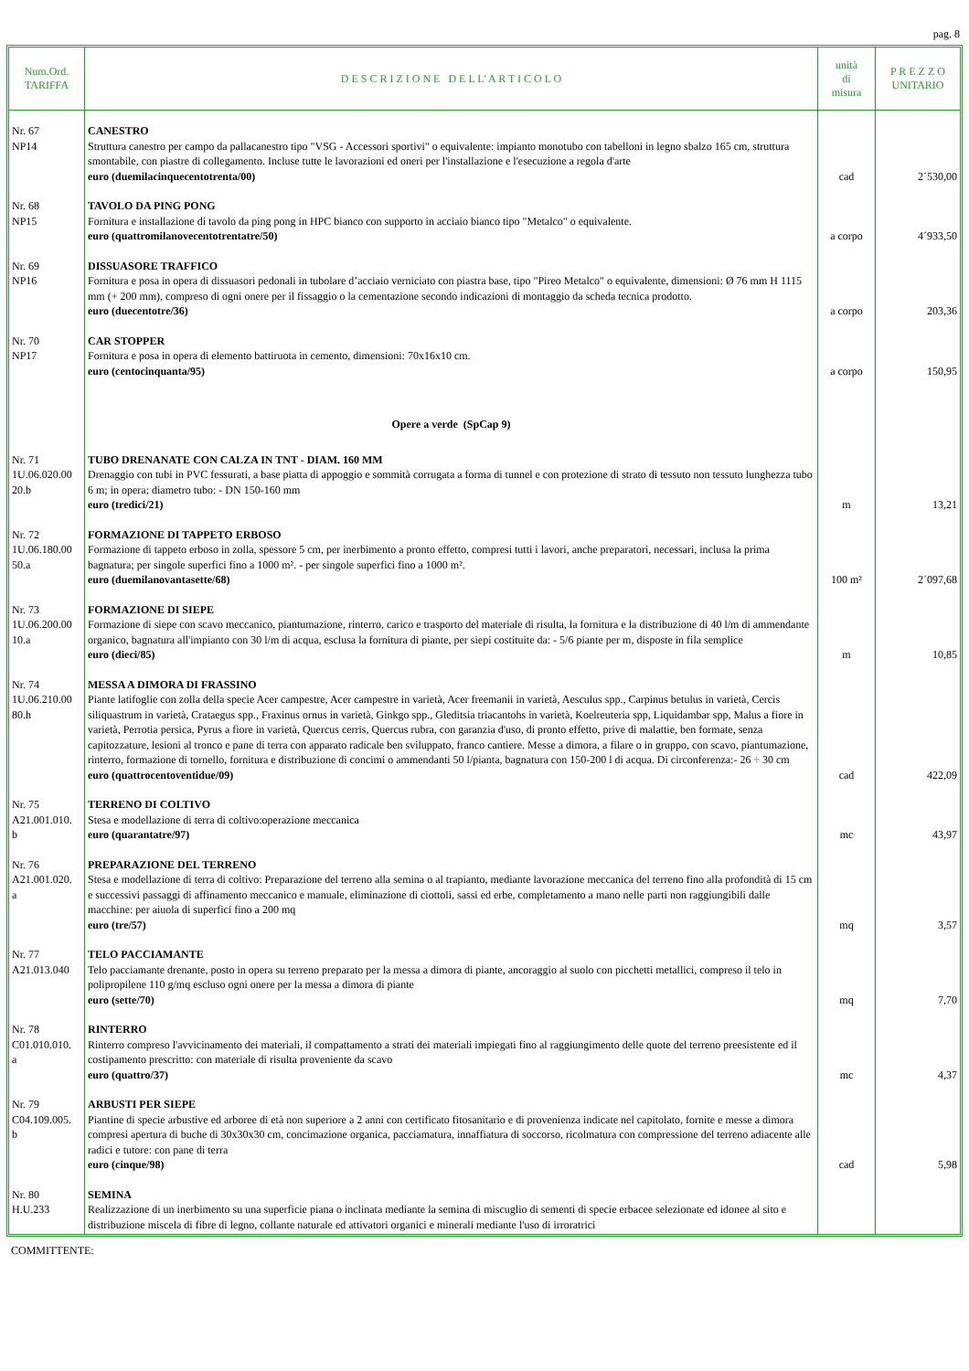pag. 8
| Num.Ord. TARIFFA | D E S C R I Z I O N E D E L L' A R T I C O L O | unità di misura | P R E Z Z O UNITARIO |
| --- | --- | --- | --- |
| Nr. 67 NP14 | CANESTRO Struttura canestro per campo da pallacanestro tipo "VSG - Accessori sportivi" o equivalente: impianto monotubo con tabelloni in legno sbalzo 165 cm, struttura smontabile, con piastre di collegamento. Incluse tutte le lavorazioni ed oneri per l'installazione e l'esecuzione a regola d'arte euro (duemilacinquecentotrenta/00) | cad | 2´530,00 |
| Nr. 68 NP15 | TAVOLO DA PING PONG Fornitura e installazione di tavolo da ping pong in HPC bianco con supporto in acciaio bianco tipo "Metalco" o equivalente. euro (quattromilanovecentotrentatre/50) | a corpo | 4´933,50 |
| Nr. 69 NP16 | DISSUASORE TRAFFICO Fornitura e posa in opera di dissuasori pedonali in tubolare d’acciaio verniciato con piastra base, tipo "Pireo Metalco" o equivalente, dimensioni: Ø 76 mm H 1115 mm (+ 200 mm), compreso di ogni onere per il fissaggio o la cementazione secondo indicazioni di montaggio da scheda tecnica prodotto. euro (duecentotre/36) | a corpo | 203,36 |
| Nr. 70 NP17 | CAR STOPPER Fornitura e posa in opera di elemento battiruota in cemento, dimensioni: 70x16x10 cm. euro (centocinquanta/95) | a corpo | 150,95 |
| | Opere a verde (SpCap 9) | | |
| Nr. 71 1U.06.020.00 20.b | TUBO DRENANATE CON CALZA IN TNT - DIAM. 160 MM Drenaggio con tubi in PVC fessurati, a base piatta di appoggio e sommità corrugata a forma di tunnel e con protezione di strato di tessuto non tessuto lunghezza tubo 6 m; in opera; diametro tubo: - DN 150-160 mm euro (tredici/21) | m | 13,21 |
| Nr. 72 1U.06.180.00 50.a | FORMAZIONE DI TAPPETO ERBOSO Formazione di tappeto erboso in zolla, spessore 5 cm, per inerbimento a pronto effetto, compresi tutti i lavori, anche preparatori, necessari, inclusa la prima bagnatura; per singole superfici fino a 1000 m². - per singole superfici fino a 1000 m². euro (duemilanovantasette/68) | 100 m² | 2´097,68 |
| Nr. 73 1U.06.200.00 10.a | FORMAZIONE DI SIEPE Formazione di siepe con scavo meccanico, piantumazione, rinterro, carico e trasporto del materiale di risulta, la fornitura e la distribuzione di 40 l/m di ammendante organico, bagnatura all'impianto con 30 l/m di acqua, esclusa la fornitura di piante, per siepi costituite da: - 5/6 piante per m, disposte in fila semplice euro (dieci/85) | m | 10,85 |
| Nr. 74 1U.06.210.00 80.h | MESSA A DIMORA DI FRASSINO Piante latifoglie con zolla della specie Acer campestre, Acer campestre in varietà, Acer freemanii in varietà, Aesculus spp., Carpinus betulus in varietà, Cercis siliquastrum in varietà, Crataegus spp., Fraxinus ornus in varietà, Ginkgo spp., Gleditsia triacantohs in varietà, Koelreuteria spp, Liquidambar spp, Malus a fiore in varietà, Perrotia persica, Pyrus a fiore in varietà, Quercus cerris, Quercus rubra, con garanzia d'uso, di pronto effetto, prive di malattie, ben formate, senza capitozzature, lesioni al tronco e pane di terra con apparato radicale ben sviluppato, franco cantiere. Messe a dimora, a filare o in gruppo, con scavo, piantumazione, rinterro, formazione di tornello, fornitura e distribuzione di concimi o ammendanti 50 l/pianta, bagnatura con 150-200 l di acqua. Di circonferenza:- 26 ÷ 30 cm euro (quattrocentoventidue/09) | cad | 422,09 |
| Nr. 75 A21.001.010. b | TERRENO DI COLTIVO Stesa e modellazione di terra di coltivo:operazione meccanica euro (quarantatre/97) | mc | 43,97 |
| Nr. 76 A21.001.020. a | PREPARAZIONE DEL TERRENO Stesa e modellazione di terra di coltivo: Preparazione del terreno alla semina o al trapianto, mediante lavorazione meccanica del terreno fino alla profondità di 15 cm e successivi passaggi di affinamento meccanico e manuale, eliminazione di ciottoli, sassi ed erbe, completamento a mano nelle parti non raggiungibili dalle macchine: per aiuola di superfici fino a 200 mq euro (tre/57) | mq | 3,57 |
| Nr. 77 A21.013.040 | TELO PACCIAMANTE Telo pacciamante drenante, posto in opera su terreno preparato per la messa a dimora di piante, ancoraggio al suolo con picchetti metallici, compreso il telo in polipropilene 110 g/mq escluso ogni onere per la messa a dimora di piante euro (sette/70) | mq | 7,70 |
| Nr. 78 C01.010.010. a | RINTERRO Rinterro compreso l'avvicinamento dei materiali, il compattamento a strati dei materiali impiegati fino al raggiungimento delle quote del terreno preesistente ed il costipamento prescritto: con materiale di risulta proveniente da scavo euro (quattro/37) | mc | 4,37 |
| Nr. 79 C04.109.005. b | ARBUSTI PER SIEPE Piantine di specie arbustive ed arboree di età non superiore a 2 anni con certificato fitosanitario e di provenienza indicate nel capitolato, fornite e messe a dimora compresi apertura di buche di 30x30x30 cm, concimazione organica, pacciamatura, innaffiatura di soccorso, ricolmatura con compressione del terreno adiacente alle radici e tutore: con pane di terra euro (cinque/98) | cad | 5,98 |
| Nr. 80 H.U.233 | SEMINA Realizzazione di un inerbimento su una superficie piana o inclinata mediante la semina di miscuglio di sementi di specie erbacee selezionate ed idonee al sito e distribuzione miscela di fibre di legno, collante naturale ed attivatori organici e minerali mediante l'uso di irroratrici | | |
COMMITTENTE: